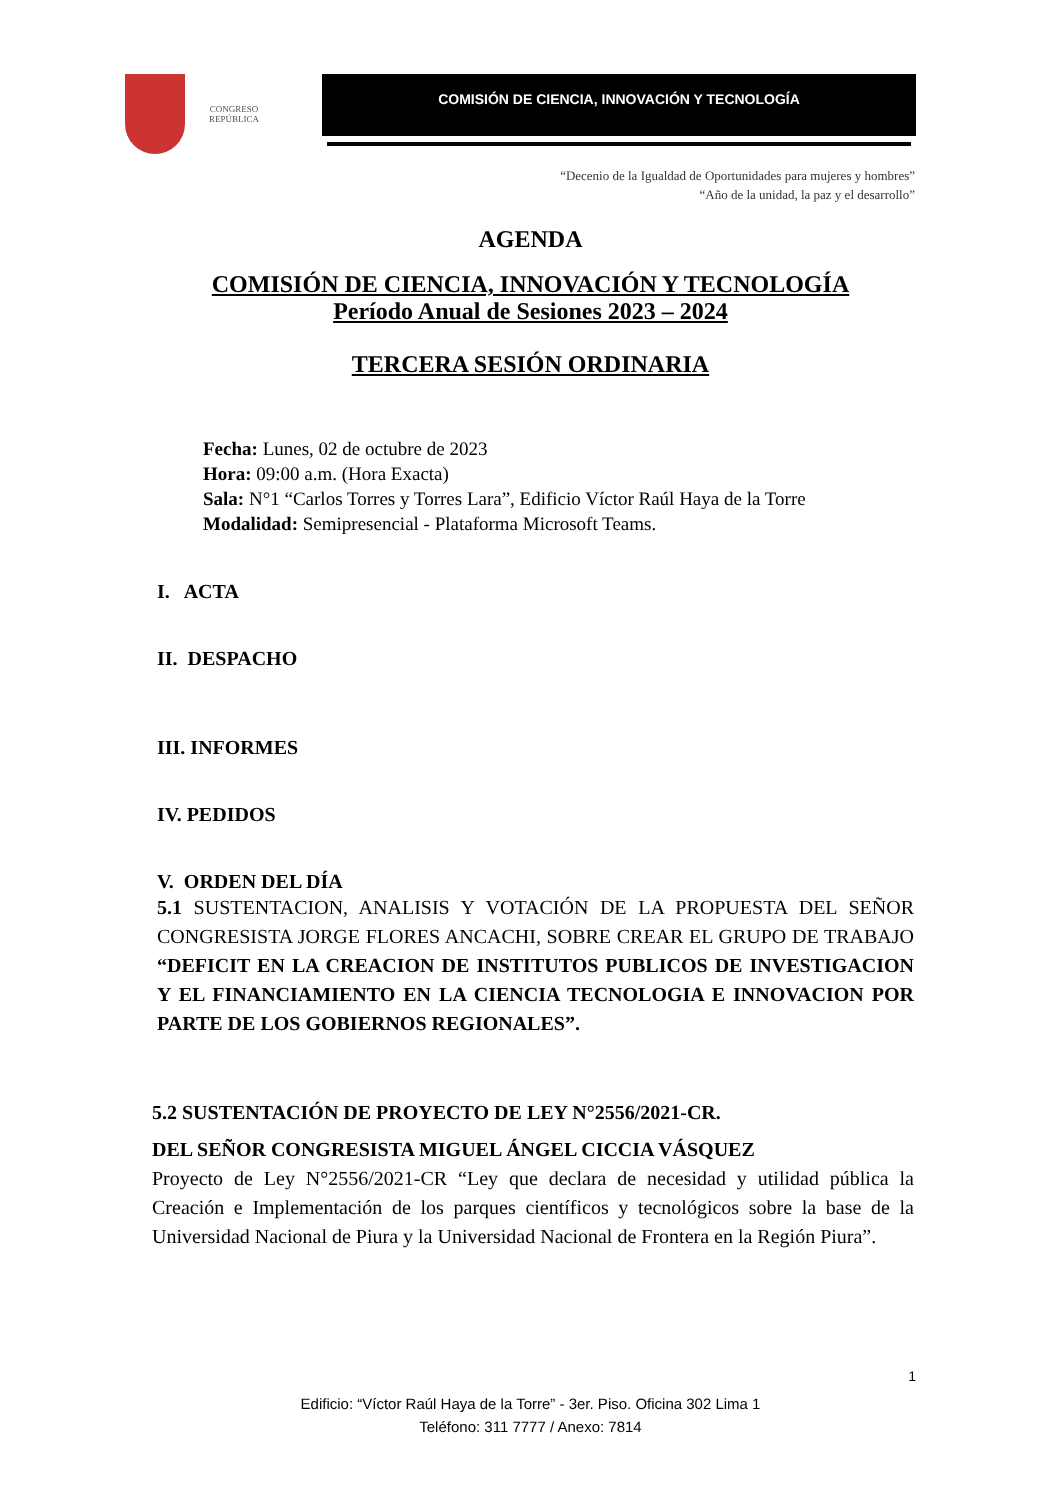CONGRESO
REPÚBLICA
COMISIÓN DE CIENCIA, INNOVACIÓN Y TECNOLOGÍA
“Decenio de la Igualdad de Oportunidades para mujeres y hombres”
“Año de la unidad, la paz y el desarrollo”
AGENDA
COMISIÓN DE CIENCIA, INNOVACIÓN Y TECNOLOGÍA
Período Anual de Sesiones 2023 – 2024
TERCERA SESIÓN ORDINARIA
Fecha: Lunes, 02 de octubre de 2023
Hora: 09:00 a.m. (Hora Exacta)
Sala: N°1 “Carlos Torres y Torres Lara”, Edificio Víctor Raúl Haya de la Torre
Modalidad: Semipresencial - Plataforma Microsoft Teams.
I. ACTA
II. DESPACHO
III. INFORMES
IV. PEDIDOS
V. ORDEN DEL DÍA
5.1 SUSTENTACION, ANALISIS Y VOTACIÓN DE LA PROPUESTA DEL SEÑOR CONGRESISTA JORGE FLORES ANCACHI, SOBRE CREAR EL GRUPO DE TRABAJO “DEFICIT EN LA CREACION DE INSTITUTOS PUBLICOS DE INVESTIGACION Y EL FINANCIAMIENTO EN LA CIENCIA TECNOLOGIA E INNOVACION POR PARTE DE LOS GOBIERNOS REGIONALES”.
5.2 SUSTENTACIÓN DE PROYECTO DE LEY N°2556/2021-CR.
DEL SEÑOR CONGRESISTA MIGUEL ÁNGEL CICCIA VÁSQUEZ
Proyecto de Ley N°2556/2021-CR “Ley que declara de necesidad y utilidad pública la Creación e Implementación de los parques científicos y tecnológicos sobre la base de la Universidad Nacional de Piura y la Universidad Nacional de Frontera en la Región Piura”.
1
Edificio: “Víctor Raúl Haya de la Torre” - 3er. Piso. Oficina 302 Lima 1
Teléfono: 311 7777 / Anexo: 7814